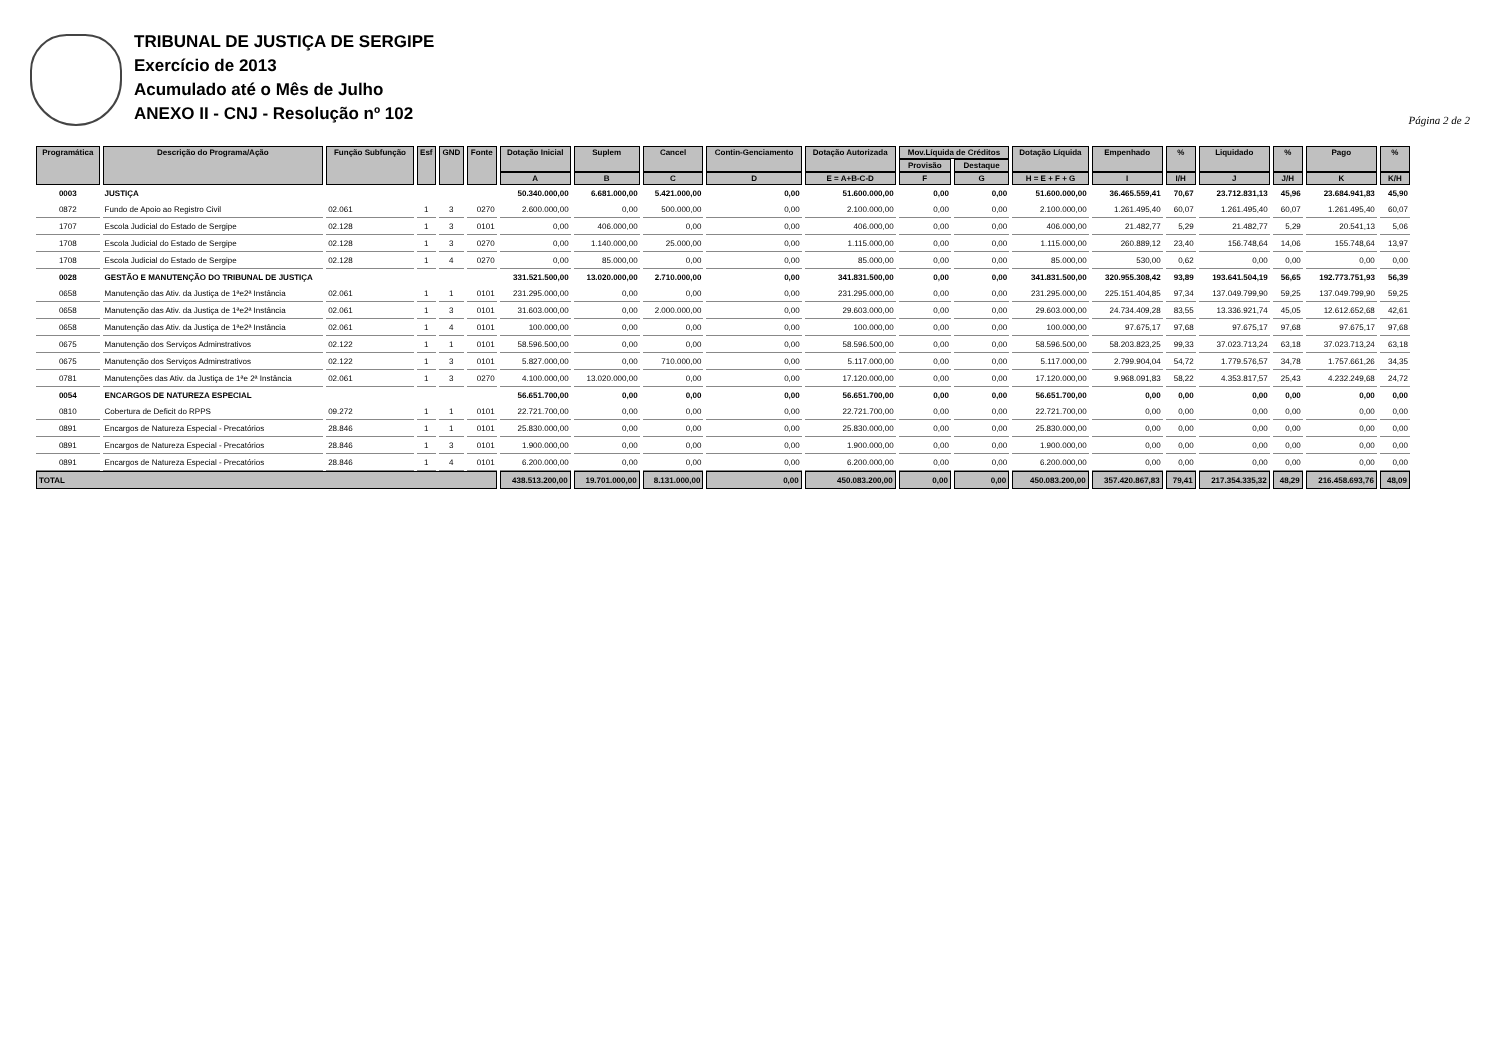TRIBUNAL DE JUSTIÇA DE SERGIPE
Exercício de 2013
Acumulado até o Mês de Julho
ANEXO II - CNJ - Resolução nº 102
Página 2 de 2
| Programática | Descrição do Programa/Ação | Função Subfunção | Esf | GND | Fonte | Dotação Inicial | Suplem | Cancel | Contin-Genciamento | Dotação Autorizada | Mov.Líquida de Créditos | | Dotação Líquida | Empenhado | % | Liquidado | % | Pago | % |
| --- | --- | --- | --- | --- | --- | --- | --- | --- | --- | --- | --- | --- | --- | --- | --- | --- | --- | --- | --- |
| | | | | | | | | | | | Provisão | Destaque | | | | | | | |
| | | | | | | A | B | C | D | E = A+B-C-D | F | G | H = E + F + G | I | I/H | J | J/H | K | K/H |
| 0003 | JUSTIÇA | | | | | 50.340.000,00 | 6.681.000,00 | 5.421.000,00 | 0,00 | 51.600.000,00 | 0,00 | 0,00 | 51.600.000,00 | 36.465.559,41 | 70,67 | 23.712.831,13 | 45,96 | 23.684.941,83 | 45,90 |
| 0872 | Fundo de Apoio ao Registro Civil | 02.061 | 1 | 3 | 0270 | 2.600.000,00 | 0,00 | 500.000,00 | 0,00 | 2.100.000,00 | 0,00 | 0,00 | 2.100.000,00 | 1.261.495,40 | 60,07 | 1.261.495,40 | 60,07 | 1.261.495,40 | 60,07 |
| 1707 | Escola Judicial do Estado de Sergipe | 02.128 | 1 | 3 | 0101 | 0,00 | 406.000,00 | 0,00 | 0,00 | 406.000,00 | 0,00 | 0,00 | 406.000,00 | 21.482,77 | 5,29 | 21.482,77 | 5,29 | 20.541,13 | 5,06 |
| 1708 | Escola Judicial do Estado de Sergipe | 02.128 | 1 | 3 | 0270 | 0,00 | 1.140.000,00 | 25.000,00 | 0,00 | 1.115.000,00 | 0,00 | 0,00 | 1.115.000,00 | 260.889,12 | 23,40 | 156.748,64 | 14,06 | 155.748,64 | 13,97 |
| 1708 | Escola Judicial do Estado de Sergipe | 02.128 | 1 | 4 | 0270 | 0,00 | 85.000,00 | 0,00 | 0,00 | 85.000,00 | 0,00 | 0,00 | 85.000,00 | 530,00 | 0,62 | 0,00 | 0,00 | 0,00 | 0,00 |
| 0028 | GESTÃO E MANUTENÇÃO DO TRIBUNAL DE JUSTIÇA | | | | | 331.521.500,00 | 13.020.000,00 | 2.710.000,00 | 0,00 | 341.831.500,00 | 0,00 | 0,00 | 341.831.500,00 | 320.955.308,42 | 93,89 | 193.641.504,19 | 56,65 | 192.773.751,93 | 56,39 |
| 0658 | Manutenção das Ativ. da Justiça de 1ªe2ª Instância | 02.061 | 1 | 1 | 0101 | 231.295.000,00 | 0,00 | 0,00 | 0,00 | 231.295.000,00 | 0,00 | 0,00 | 231.295.000,00 | 225.151.404,85 | 97,34 | 137.049.799,90 | 59,25 | 137.049.799,90 | 59,25 |
| 0658 | Manutenção das Ativ. da Justiça de 1ªe2ª Instância | 02.061 | 1 | 3 | 0101 | 31.603.000,00 | 0,00 | 2.000.000,00 | 0,00 | 29.603.000,00 | 0,00 | 0,00 | 29.603.000,00 | 24.734.409,28 | 83,55 | 13.336.921,74 | 45,05 | 12.612.652,68 | 42,61 |
| 0658 | Manutenção das Ativ. da Justiça de 1ªe2ª Instância | 02.061 | 1 | 4 | 0101 | 100.000,00 | 0,00 | 0,00 | 0,00 | 100.000,00 | 0,00 | 0,00 | 100.000,00 | 97.675,17 | 97,68 | 97.675,17 | 97,68 | 97.675,17 | 97,68 |
| 0675 | Manutenção dos Serviços Adminstrativos | 02.122 | 1 | 1 | 0101 | 58.596.500,00 | 0,00 | 0,00 | 0,00 | 58.596.500,00 | 0,00 | 0,00 | 58.596.500,00 | 58.203.823,25 | 99,33 | 37.023.713,24 | 63,18 | 37.023.713,24 | 63,18 |
| 0675 | Manutenção dos Serviços Adminstrativos | 02.122 | 1 | 3 | 0101 | 5.827.000,00 | 0,00 | 710.000,00 | 0,00 | 5.117.000,00 | 0,00 | 0,00 | 5.117.000,00 | 2.799.904,04 | 54,72 | 1.779.576,57 | 34,78 | 1.757.661,26 | 34,35 |
| 0781 | Manutenções das Ativ. da Justiça de 1ªe 2ª Instância | 02.061 | 1 | 3 | 0270 | 4.100.000,00 | 13.020.000,00 | 0,00 | 0,00 | 17.120.000,00 | 0,00 | 0,00 | 17.120.000,00 | 9.968.091,83 | 58,22 | 4.353.817,57 | 25,43 | 4.232.249,68 | 24,72 |
| 0054 | ENCARGOS DE NATUREZA ESPECIAL | | | | | 56.651.700,00 | 0,00 | 0,00 | 0,00 | 56.651.700,00 | 0,00 | 0,00 | 56.651.700,00 | 0,00 | 0,00 | 0,00 | 0,00 | 0,00 | 0,00 |
| 0810 | Cobertura de Deficit do RPPS | 09.272 | 1 | 1 | 0101 | 22.721.700,00 | 0,00 | 0,00 | 0,00 | 22.721.700,00 | 0,00 | 0,00 | 22.721.700,00 | 0,00 | 0,00 | 0,00 | 0,00 | 0,00 | 0,00 |
| 0891 | Encargos de Natureza Especial - Precatórios | 28.846 | 1 | 1 | 0101 | 25.830.000,00 | 0,00 | 0,00 | 0,00 | 25.830.000,00 | 0,00 | 0,00 | 25.830.000,00 | 0,00 | 0,00 | 0,00 | 0,00 | 0,00 | 0,00 |
| 0891 | Encargos de Natureza Especial - Precatórios | 28.846 | 1 | 3 | 0101 | 1.900.000,00 | 0,00 | 0,00 | 0,00 | 1.900.000,00 | 0,00 | 0,00 | 1.900.000,00 | 0,00 | 0,00 | 0,00 | 0,00 | 0,00 | 0,00 |
| 0891 | Encargos de Natureza Especial - Precatórios | 28.846 | 1 | 4 | 0101 | 6.200.000,00 | 0,00 | 0,00 | 0,00 | 6.200.000,00 | 0,00 | 0,00 | 6.200.000,00 | 0,00 | 0,00 | 0,00 | 0,00 | 0,00 | 0,00 |
| TOTAL | | | | | | 438.513.200,00 | 19.701.000,00 | 8.131.000,00 | 0,00 | 450.083.200,00 | 0,00 | 0,00 | 450.083.200,00 | 357.420.867,83 | 79,41 | 217.354.335,32 | 48,29 | 216.458.693,76 | 48,09 |